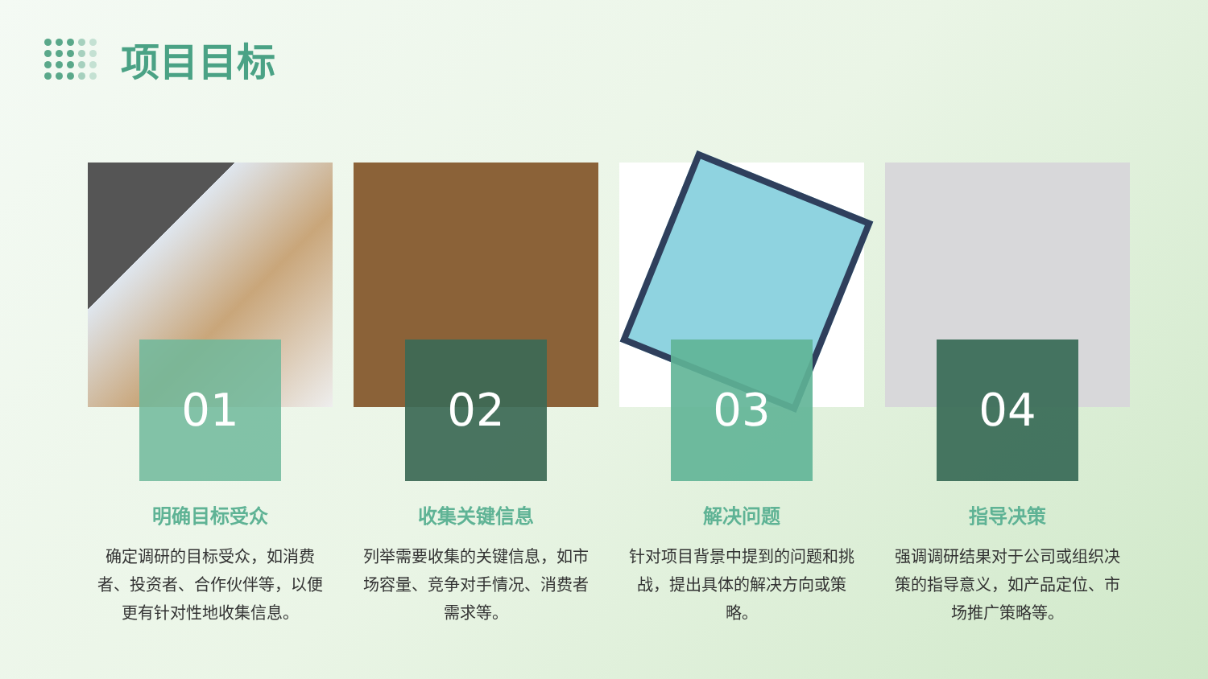项目目标
01
明确目标受众
确定调研的目标受众，如消费者、投资者、合作伙伴等，以便更有针对性地收集信息。
02
收集关键信息
列举需要收集的关键信息，如市场容量、竞争对手情况、消费者需求等。
03
解决问题
针对项目背景中提到的问题和挑战，提出具体的解决方向或策略。
04
指导决策
强调调研结果对于公司或组织决策的指导意义，如产品定位、市场推广策略等。